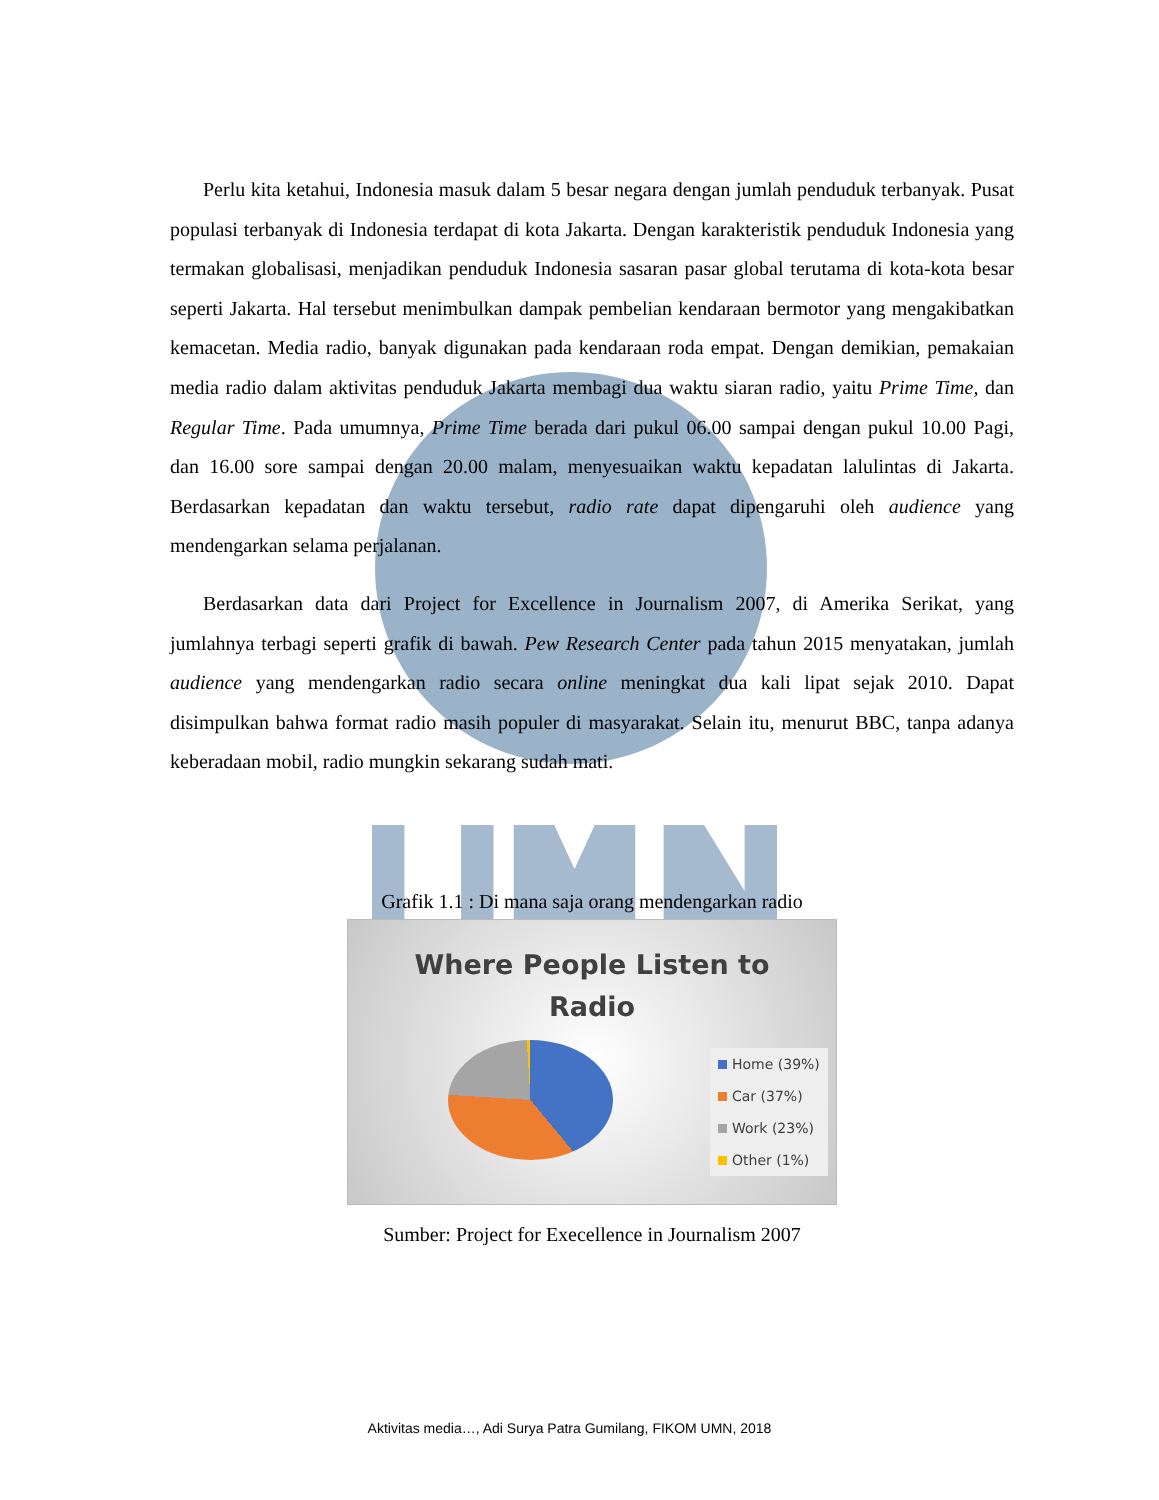Perlu kita ketahui, Indonesia masuk dalam 5 besar negara dengan jumlah penduduk terbanyak. Pusat populasi terbanyak di Indonesia terdapat di kota Jakarta. Dengan karakteristik penduduk Indonesia yang termakan globalisasi, menjadikan penduduk Indonesia sasaran pasar global terutama di kota-kota besar seperti Jakarta. Hal tersebut menimbulkan dampak pembelian kendaraan bermotor yang mengakibatkan kemacetan. Media radio, banyak digunakan pada kendaraan roda empat. Dengan demikian, pemakaian media radio dalam aktivitas penduduk Jakarta membagi dua waktu siaran radio, yaitu Prime Time, dan Regular Time. Pada umumnya, Prime Time berada dari pukul 06.00 sampai dengan pukul 10.00 Pagi, dan 16.00 sore sampai dengan 20.00 malam, menyesuaikan waktu kepadatan lalulintas di Jakarta. Berdasarkan kepadatan dan waktu tersebut, radio rate dapat dipengaruhi oleh audience yang mendengarkan selama perjalanan.
Berdasarkan data dari Project for Excellence in Journalism 2007, di Amerika Serikat, yang jumlahnya terbagi seperti grafik di bawah. Pew Research Center pada tahun 2015 menyatakan, jumlah audience yang mendengarkan radio secara online meningkat dua kali lipat sejak 2010. Dapat disimpulkan bahwa format radio masih populer di masyarakat. Selain itu, menurut BBC, tanpa adanya keberadaan mobil, radio mungkin sekarang sudah mati.
Grafik 1.1 : Di mana saja orang mendengarkan radio
Where People Listen to
Radio
Home (39%)
Car (37%)
Work (23%)
Other (1%)
Sumber: Project for Execellence in Journalism 2007
Aktivitas media…, Adi Surya Patra Gumilang, FIKOM UMN, 2018